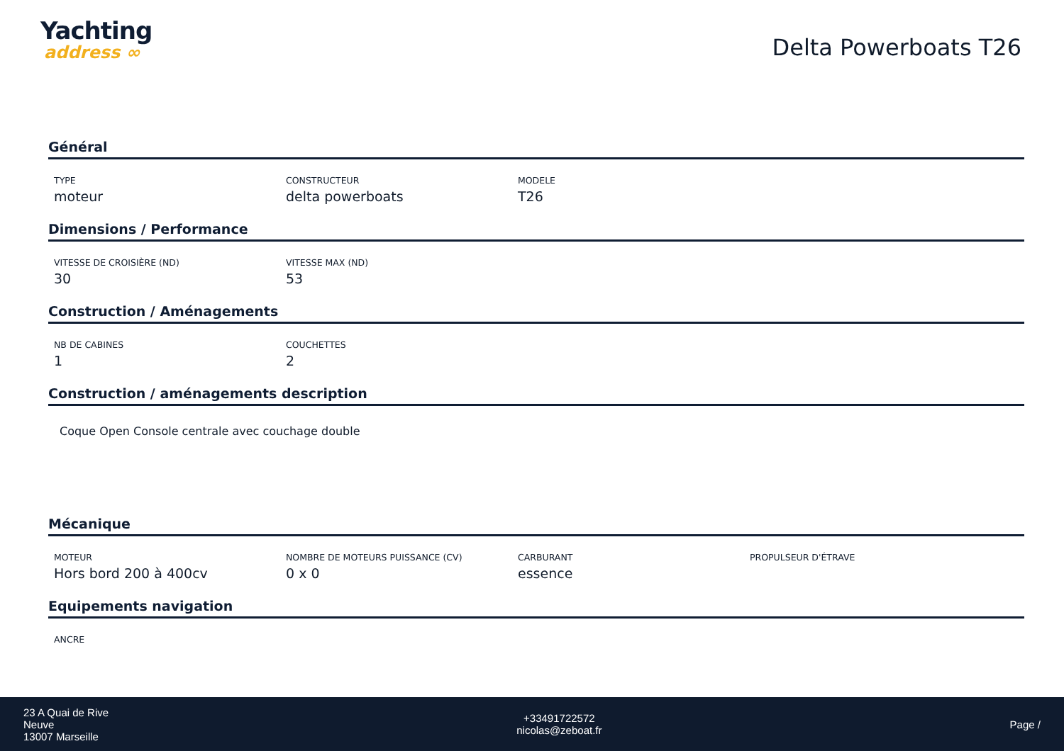Yachting
address ∞
Delta Powerboats T26
Général
TYPE
moteur
CONSTRUCTEUR
delta powerboats
MODELE
T26
Dimensions / Performance
VITESSE DE CROISIÈRE (ND)
30
VITESSE MAX (ND)
53
Construction / Aménagements
NB DE CABINES
1
COUCHETTES
2
Construction / aménagements description
Coque Open Console centrale avec couchage double
Mécanique
MOTEUR
Hors bord 200 à 400cv
NOMBRE DE MOTEURS PUISSANCE (CV)
0 x 0
CARBURANT
essence
PROPULSEUR D'ÉTRAVE
Equipements navigation
ANCRE
23 A Quai de Rive
Neuve
13007 Marseille
+33491722572
nicolas@zeboat.fr
Page /